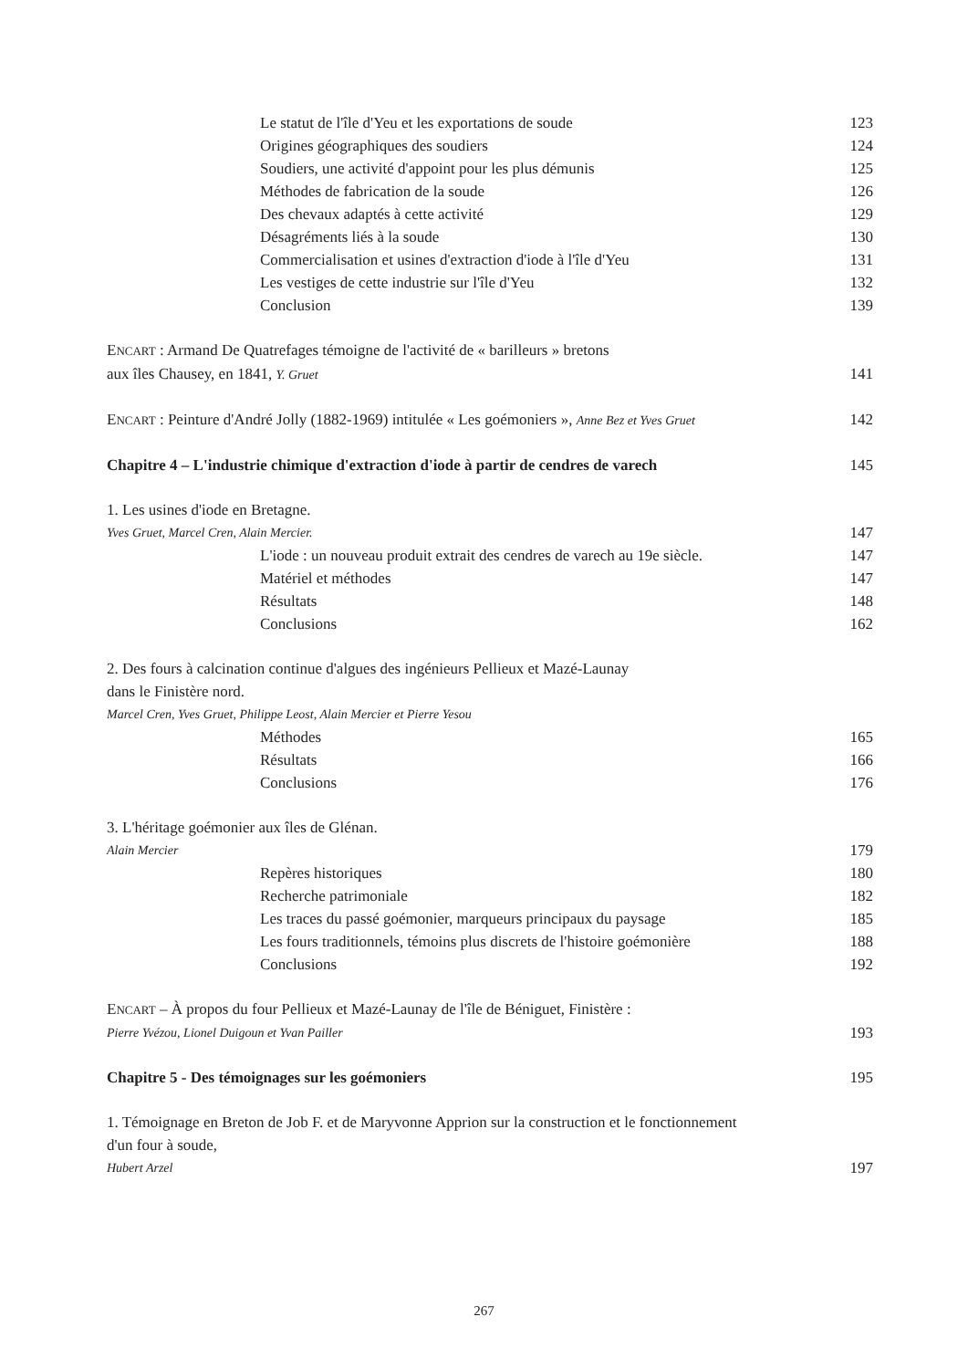Le statut de l'île d'Yeu et les exportations de soude 123
Origines géographiques des soudiers 124
Soudiers, une activité d'appoint pour les plus démunis 125
Méthodes de fabrication de la soude 126
Des chevaux adaptés à cette activité 129
Désagréments liés à la soude 130
Commercialisation et usines d'extraction d'iode à l'île d'Yeu 131
Les vestiges de cette industrie sur l'île d'Yeu 132
Conclusion 139
ENCART : Armand De Quatrefages témoigne de l'activité de « barilleurs » bretons
aux îles Chausey, en 1841, Y. Gruet 141
ENCART : Peinture d'André Jolly (1882-1969) intitulée « Les goémoniers », Anne Bez et Yves Gruet 142
Chapitre 4 – L'industrie chimique d'extraction d'iode à partir de cendres de varech 145
1. Les usines d'iode en Bretagne.
Yves Gruet, Marcel Cren, Alain Mercier. 147
L'iode : un nouveau produit extrait des cendres de varech au 19e siècle. 147
Matériel et méthodes 147
Résultats 148
Conclusions 162
2. Des fours à calcination continue d'algues des ingénieurs Pellieux et Mazé-Launay
dans le Finistère nord.
Marcel Cren, Yves Gruet, Philippe Leost, Alain Mercier et Pierre Yesou
Méthodes 165
Résultats 166
Conclusions 176
3. L'héritage goémonier aux îles de Glénan.
Alain Mercier 179
Repères historiques 180
Recherche patrimoniale 182
Les traces du passé goémonier, marqueurs principaux du paysage 185
Les fours traditionnels, témoins plus discrets de l'histoire goémonière 188
Conclusions 192
ENCART – À propos du four Pellieux et Mazé-Launay de l'île de Béniguet, Finistère :
Pierre Yvézou, Lionel Duigoun et Yvan Pailler 193
Chapitre 5 - Des témoignages sur les goémoniers 195
1. Témoignage en Breton de Job F. et de Maryvonne Apprion sur la construction et le fonctionnement
d'un four à soude,
Hubert Arzel 197
267